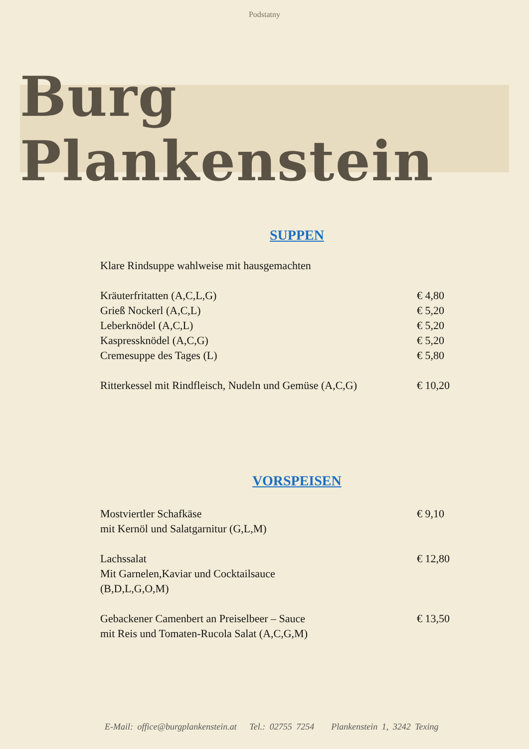Podstatny
Burg Plankenstein
SUPPEN
Klare Rindsuppe wahlweise mit hausgemachten
Kräuterfritatten (A,C,L,G) € 4,80
Grieß Nockerl (A,C,L) € 5,20
Leberknödel (A,C,L) € 5,20
Kaspressknödel (A,C,G) € 5,20
Cremesuppe des Tages (L) € 5,80
Ritterkessel mit Rindfleisch, Nudeln und Gemüse (A,C,G) € 10,20
VORSPEISEN
Mostviertler Schafkäse
mit Kernöl und Salatgarnitur (G,L,M) € 9,10
Lachssalat
Mit Garnelen,Kaviar und Cocktailsauce
(B,D,L,G,O,M) € 12,80
Gebackener Camenbert an Preiselbeer – Sauce
mit Reis und Tomaten-Rucola Salat (A,C,G,M) € 13,50
E-Mail: office@burgplankenstein.at Tel.: 02755 7254 Plankenstein 1, 3242 Texing